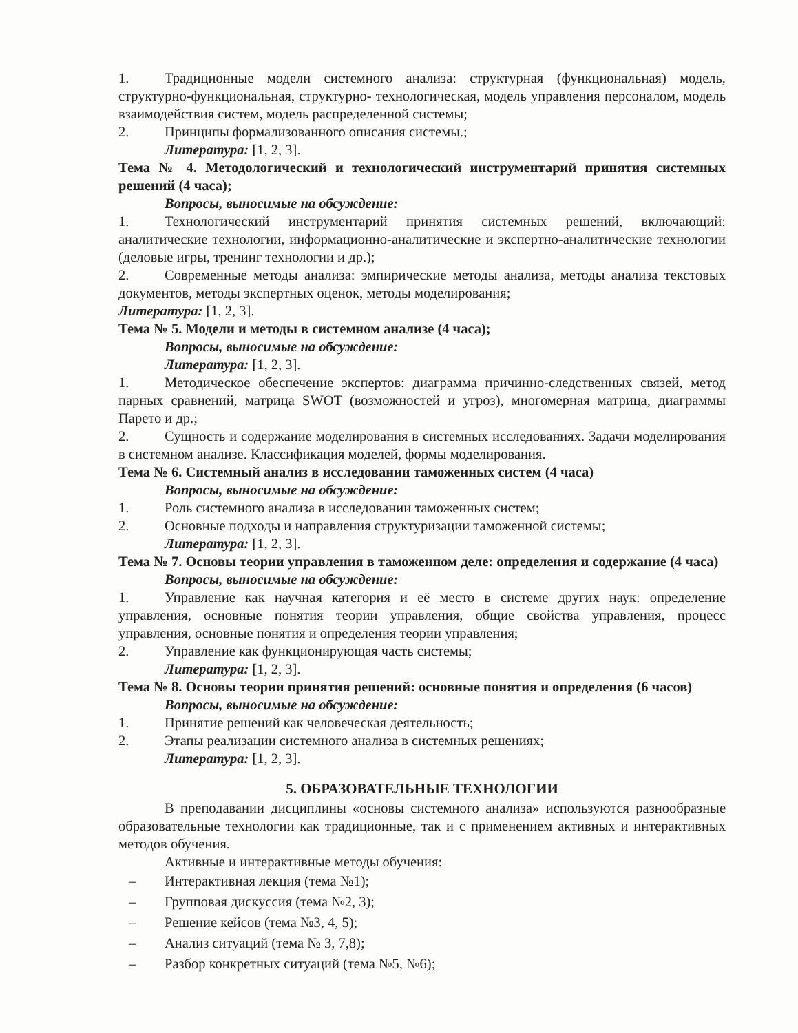1. Традиционные модели системного анализа: структурная (функциональная) модель, структурно-функциональная, структурно- технологическая, модель управления персоналом, модель взаимодействия систем, модель распределенной системы;
2. Принципы формализованного описания системы.;
Литература: [1, 2, 3].
Тема № 4. Методологический и технологический инструментарий принятия системных решений (4 часа);
Вопросы, выносимые на обсуждение:
1. Технологический инструментарий принятия системных решений, включающий: аналитические технологии, информационно-аналитические и экспертно-аналитические технологии (деловые игры, тренинг технологии и др.);
2. Современные методы анализа: эмпирические методы анализа, методы анализа текстовых документов, методы экспертных оценок, методы моделирования;
Литература: [1, 2, 3].
Тема № 5. Модели и методы в системном анализе (4 часа);
Вопросы, выносимые на обсуждение:
Литература: [1, 2, 3].
1. Методическое обеспечение экспертов: диаграмма причинно-следственных связей, метод парных сравнений, матрица SWOT (возможностей и угроз), многомерная матрица, диаграммы Парето и др.;
2. Сущность и содержание моделирования в системных исследованиях. Задачи моделирования в системном анализе. Классификация моделей, формы моделирования.
Тема № 6. Системный анализ в исследовании таможенных систем (4 часа)
Вопросы, выносимые на обсуждение:
1. Роль системного анализа в исследовании таможенных систем;
2. Основные подходы и направления структуризации таможенной системы;
Литература: [1, 2, 3].
Тема № 7. Основы теории управления в таможенном деле: определения и содержание (4 часа)
Вопросы, выносимые на обсуждение:
1. Управление как научная категория и её место в системе других наук: определение управления, основные понятия теории управления, общие свойства управления, процесс управления, основные понятия и определения теории управления;
2. Управление как функционирующая часть системы;
Литература: [1, 2, 3].
Тема № 8. Основы теории принятия решений: основные понятия и определения (6 часов)
Вопросы, выносимые на обсуждение:
1. Принятие решений как человеческая деятельность;
2. Этапы реализации системного анализа в системных решениях;
Литература: [1, 2, 3].
5. ОБРАЗОВАТЕЛЬНЫЕ ТЕХНОЛОГИИ
В преподавании дисциплины «основы системного анализа» используются разнообразные образовательные технологии как традиционные, так и с применением активных и интерактивных методов обучения.
Активные и интерактивные методы обучения:
– Интерактивная лекция (тема №1);
– Групповая дискуссия (тема №2, 3);
– Решение кейсов (тема №3, 4, 5);
– Анализ ситуаций (тема № 3, 7,8);
– Разбор конкретных ситуаций (тема №5, №6);